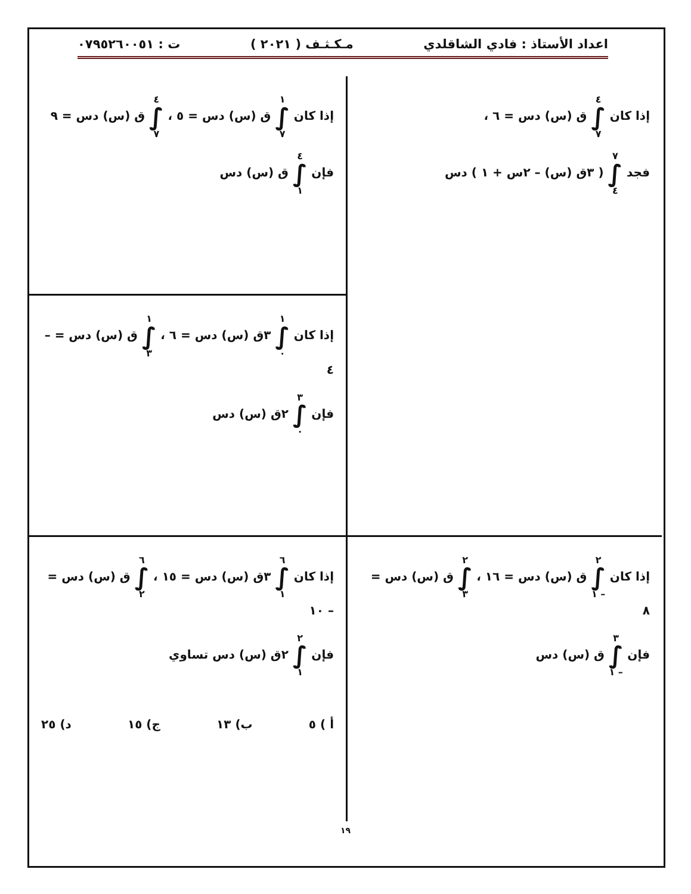اعداد الأستاذ : فادي الشاقلدي مـكـثـف ( ٢٠٢١ ) ت : ٠٧٩٥٢٦٠٠٥١
إذا كان ٤ ∫ ٧ ق (س) دس = ٦ ،
فجد ٧ ∫ ٤ ( ٣ق (س) – ٢س + ١ ) دس
إذا كان ١ ∫ ٧ ق (س) دس = ٥ ، ٤ ∫ ٧ ق (س) دس = ٩
فإن ٤ ∫ ١ ق (س) دس
إذا كان ١ ∫ ٠ ٣ق (س) دس = ٦ ، ١ ∫ ٣ ق (س) دس = – ٤
فإن ٣ ∫ ٠ ٢ق (س) دس
إذا كان ٢ ∫ – ١ ق (س) دس = ١٦ ، ٢ ∫ ٣ ق (س) دس = ٨
فإن ٣ ∫ – ١ ق (س) دس
إذا كان ٦ ∫ ١ ٣ق (س) دس = ١٥ ، ٦ ∫ ٢ ق (س) دس = – ١٠
فإن ٢ ∫ ١ ٢ق (س) دس تساوي
أ ) ٥ ب) ١٣ ج) ١٥ د) ٢٥
١٩